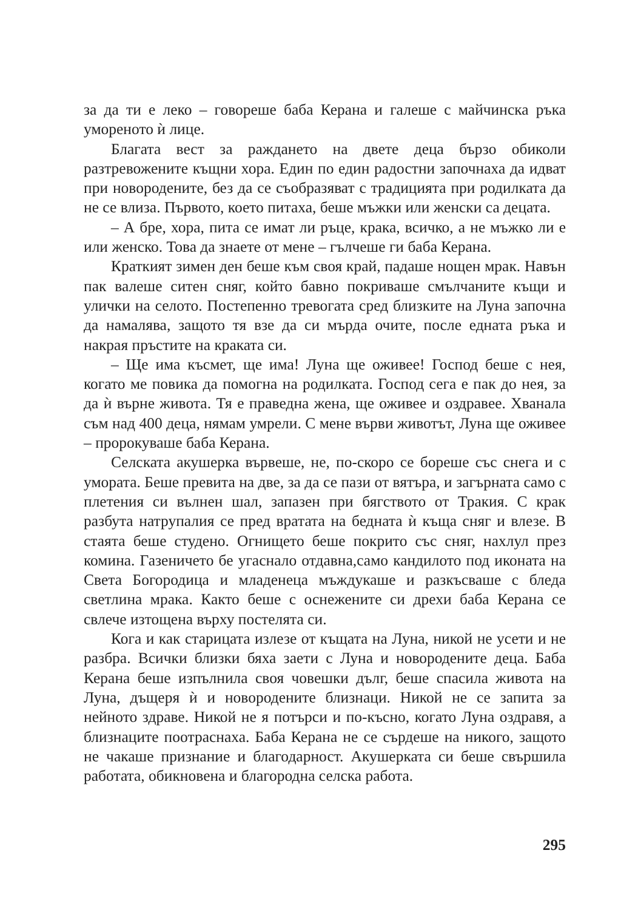за да ти е леко – говореше баба Керана и галеше с майчинска ръка умореното ѝ лице.
Благата вест за раждането на двете деца бързо обиколи разтревожените къщни хора. Един по един радостни започнаха да идват при новородените, без да се съобразяват с традицията при родилката да не се влиза. Първото, което питаха, беше мъжки или женски са децата.
– А бре, хора, пита се имат ли ръце, крака, всичко, а не мъжко ли е или женско. Това да знаете от мене – гълчеше ги баба Керана.
Краткият зимен ден беше към своя край, падаше нощен мрак. Навън пак валеше ситен сняг, който бавно покриваше смълчаните къщи и улички на селото. Постепенно тревогата сред близките на Луна започна да намалява, защото тя взе да си мърда очите, после едната ръка и накрая пръстите на краката си.
– Ще има късмет, ще има! Луна ще оживее! Господ беше с нея, когато ме повика да помогна на родилката. Господ сега е пак до нея, за да ѝ върне живота. Тя е праведна жена, ще оживее и оздравее. Хванала съм над 400 деца, нямам умрели. С мене върви животът, Луна ще оживее – пророкуваше баба Керана.
Селската акушерка вървеше, не, по-скоро се бореше със снега и с умората. Беше превита на две, за да се пази от вятъра, и загърната само с плетения си вълнен шал, запазен при бягството от Тракия. С крак разбута натрупалия се пред вратата на бедната ѝ къща сняг и влезе. В стаята беше студено. Огнището беше покрито със сняг, нахлул през комина. Газеничето бе угаснало отдавна,само кандилото под иконата на Света Богородица и младенеца мъждукаше и разкъсваше с бледа светлина мрака. Както беше с оснежените си дрехи баба Керана се свлече изтощена върху постелята си.
Кога и как старицата излезе от къщата на Луна, никой не усети и не разбра. Всички близки бяха заети с Луна и новородените деца. Баба Керана беше изпълнила своя човешки дълг, беше спасила живота на Луна, дъщеря ѝ и новородените близнаци. Никой не се запита за нейното здраве. Никой не я потърси и по-късно, когато Луна оздравя, а близнаците поотраснаха. Баба Керана не се сърдеше на никого, защото не чакаше признание и благодарност. Акушерката си беше свършила работата, обикновена и благородна селска работа.
295